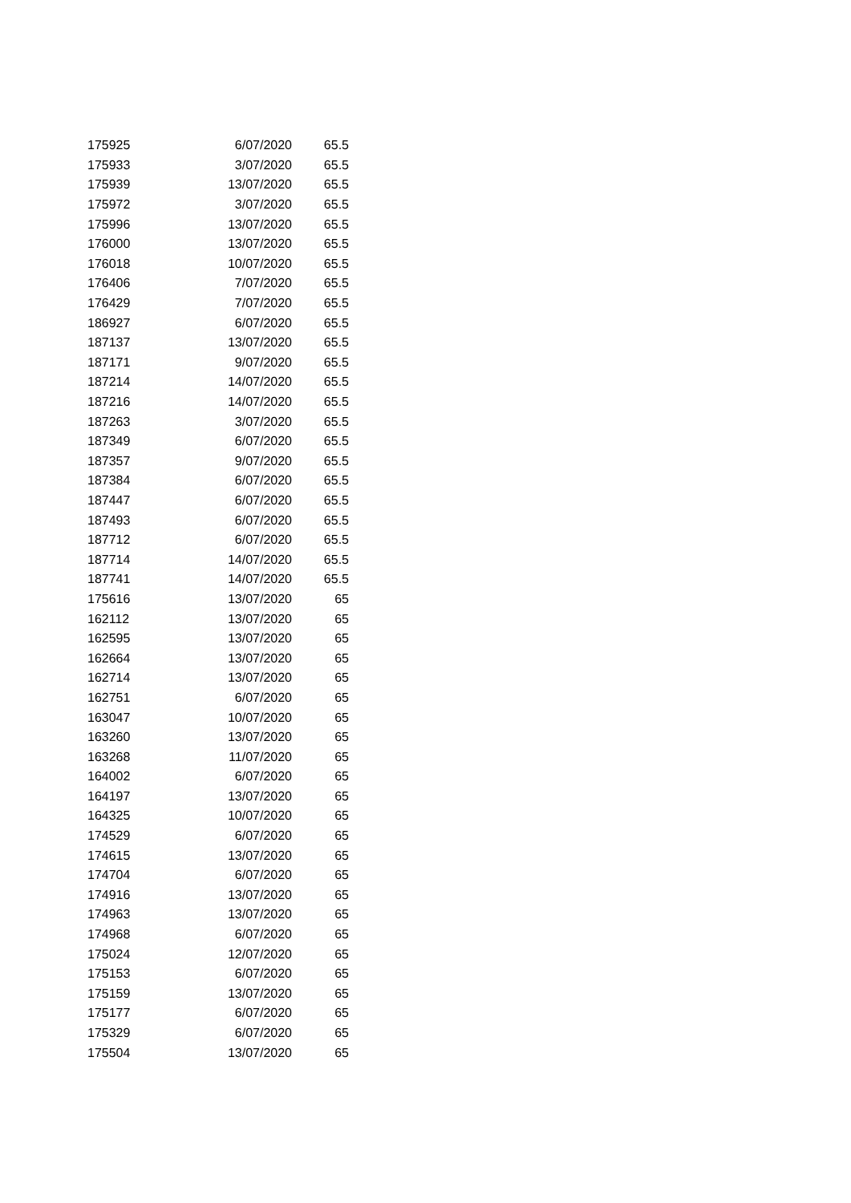| 175925 | 6/07/2020 | 65.5 |
| 175933 | 3/07/2020 | 65.5 |
| 175939 | 13/07/2020 | 65.5 |
| 175972 | 3/07/2020 | 65.5 |
| 175996 | 13/07/2020 | 65.5 |
| 176000 | 13/07/2020 | 65.5 |
| 176018 | 10/07/2020 | 65.5 |
| 176406 | 7/07/2020 | 65.5 |
| 176429 | 7/07/2020 | 65.5 |
| 186927 | 6/07/2020 | 65.5 |
| 187137 | 13/07/2020 | 65.5 |
| 187171 | 9/07/2020 | 65.5 |
| 187214 | 14/07/2020 | 65.5 |
| 187216 | 14/07/2020 | 65.5 |
| 187263 | 3/07/2020 | 65.5 |
| 187349 | 6/07/2020 | 65.5 |
| 187357 | 9/07/2020 | 65.5 |
| 187384 | 6/07/2020 | 65.5 |
| 187447 | 6/07/2020 | 65.5 |
| 187493 | 6/07/2020 | 65.5 |
| 187712 | 6/07/2020 | 65.5 |
| 187714 | 14/07/2020 | 65.5 |
| 187741 | 14/07/2020 | 65.5 |
| 175616 | 13/07/2020 | 65 |
| 162112 | 13/07/2020 | 65 |
| 162595 | 13/07/2020 | 65 |
| 162664 | 13/07/2020 | 65 |
| 162714 | 13/07/2020 | 65 |
| 162751 | 6/07/2020 | 65 |
| 163047 | 10/07/2020 | 65 |
| 163260 | 13/07/2020 | 65 |
| 163268 | 11/07/2020 | 65 |
| 164002 | 6/07/2020 | 65 |
| 164197 | 13/07/2020 | 65 |
| 164325 | 10/07/2020 | 65 |
| 174529 | 6/07/2020 | 65 |
| 174615 | 13/07/2020 | 65 |
| 174704 | 6/07/2020 | 65 |
| 174916 | 13/07/2020 | 65 |
| 174963 | 13/07/2020 | 65 |
| 174968 | 6/07/2020 | 65 |
| 175024 | 12/07/2020 | 65 |
| 175153 | 6/07/2020 | 65 |
| 175159 | 13/07/2020 | 65 |
| 175177 | 6/07/2020 | 65 |
| 175329 | 6/07/2020 | 65 |
| 175504 | 13/07/2020 | 65 |